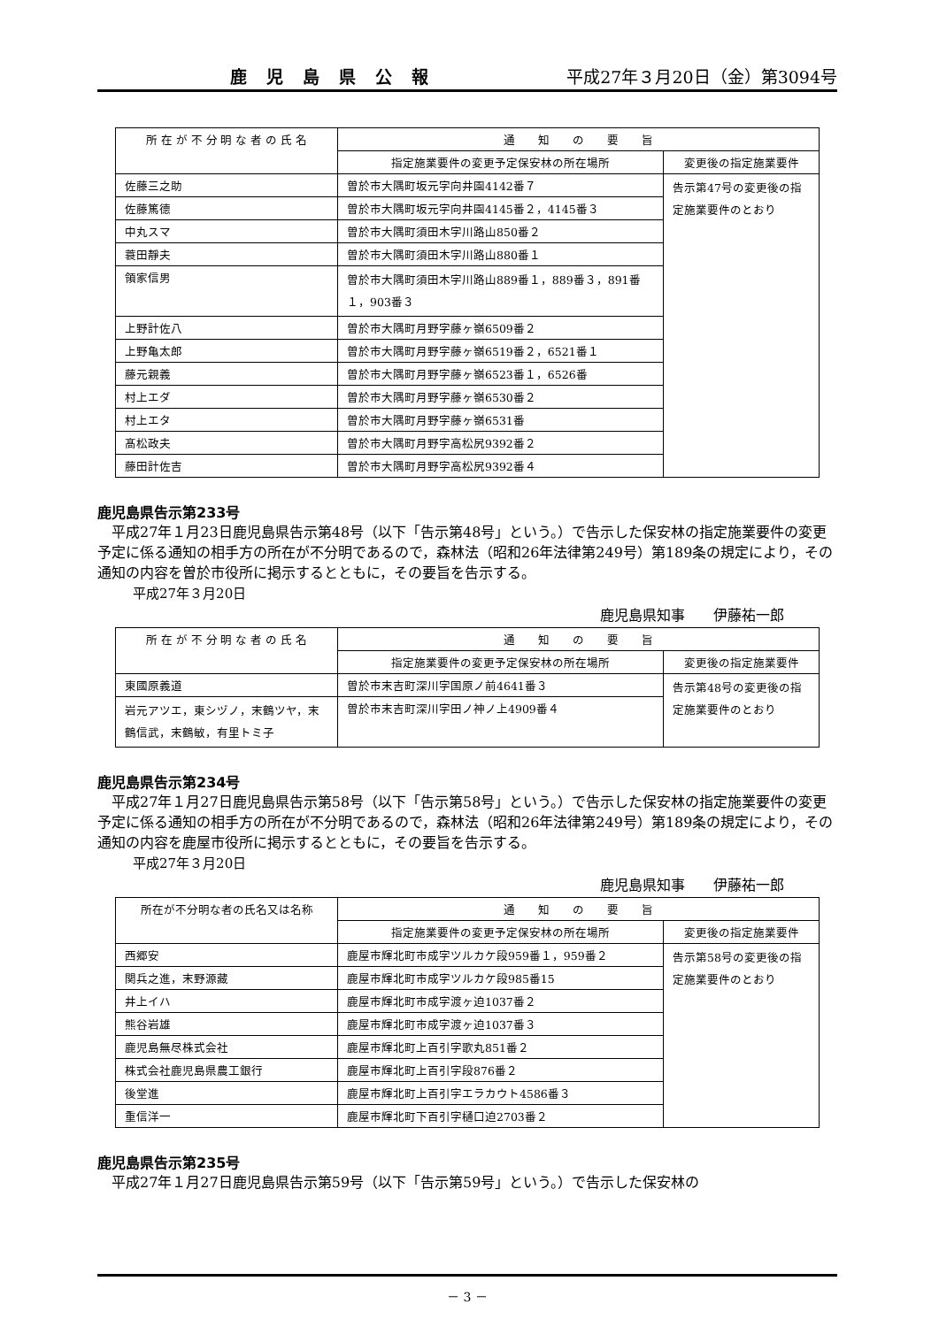鹿児島県公報 平成27年３月20日（金）第3094号
| 所 在 が 不 分 明 な 者 の 氏 名 | 通 知 の 要 旨 | |
| --- | --- | --- |
| | 指定施業要件の変更予定保安林の所在場所 | 変更後の指定施業要件 |
| 佐藤三之助 | 曽於市大隅町坂元字向井園4142番７ | 告示第47号の変更後の指定施業要件のとおり |
| 佐藤篤德 | 曽於市大隅町坂元字向井園4145番２，4145番３ | |
| 中丸スマ | 曽於市大隅町須田木字川路山850番２ | |
| 蓑田靜夫 | 曽於市大隅町須田木字川路山880番１ | |
| 領家信男 | 曽於市大隅町須田木字川路山889番１，889番３，891番１，903番３ | |
| 上野計佐八 | 曽於市大隅町月野字藤ヶ嶺6509番２ | |
| 上野亀太郎 | 曽於市大隅町月野字藤ヶ嶺6519番２，6521番１ | |
| 藤元親義 | 曽於市大隅町月野字藤ヶ嶺6523番１，6526番 | |
| 村上エダ | 曽於市大隅町月野字藤ヶ嶺6530番２ | |
| 村上エタ | 曽於市大隅町月野字藤ヶ嶺6531番 | |
| 髙松政夫 | 曽於市大隅町月野字高松尻9392番２ | |
| 藤田計佐吉 | 曽於市大隅町月野字高松尻9392番４ | |
鹿児島県告示第233号
平成27年１月23日鹿児島県告示第48号（以下「告示第48号」という。）で告示した保安林の指定施業要件の変更予定に係る通知の相手方の所在が不分明であるので，森林法（昭和26年法律第249号）第189条の規定により，その通知の内容を曽於市役所に掲示するとともに，その要旨を告示する。
平成27年３月20日
鹿児島県知事　　伊藤祐一郎
| 所 在 が 不 分 明 な 者 の 氏 名 | 通 知 の 要 旨 | |
| --- | --- | --- |
| | 指定施業要件の変更予定保安林の所在場所 | 変更後の指定施業要件 |
| 東國原義道 | 曽於市末吉町深川字国原ノ前4641番３ | 告示第48号の変更後の指定施業要件のとおり |
| 岩元アツエ，東シヅノ，末鶴ツヤ，末鶴信武，末鶴敏，有里トミ子 | 曽於市末吉町深川字田ノ神ノ上4909番４ | |
鹿児島県告示第234号
平成27年１月27日鹿児島県告示第58号（以下「告示第58号」という。）で告示した保安林の指定施業要件の変更予定に係る通知の相手方の所在が不分明であるので，森林法（昭和26年法律第249号）第189条の規定により，その通知の内容を鹿屋市役所に掲示するとともに，その要旨を告示する。
平成27年３月20日
鹿児島県知事　　伊藤祐一郎
| 所在が不分明な者の氏名又は名称 | 通 知 の 要 旨 | |
| --- | --- | --- |
| | 指定施業要件の変更予定保安林の所在場所 | 変更後の指定施業要件 |
| 西郷安 | 鹿屋市輝北町市成字ツルカケ段959番１，959番２ | 告示第58号の変更後の指定施業要件のとおり |
| 関兵之進，末野源藏 | 鹿屋市輝北町市成字ツルカケ段985番15 | |
| 井上イハ | 鹿屋市輝北町市成字渡ヶ迫1037番２ | |
| 熊谷岩雄 | 鹿屋市輝北町市成字渡ヶ迫1037番３ | |
| 鹿児島無尽株式会社 | 鹿屋市輝北町上百引字歌丸851番２ | |
| 株式会社鹿児島県農工銀行 | 鹿屋市輝北町上百引字段876番２ | |
| 後堂進 | 鹿屋市輝北町上百引字エラカウト4586番３ | |
| 重信洋一 | 鹿屋市輝北町下百引字樋口迫2703番２ | |
鹿児島県告示第235号
平成27年１月27日鹿児島県告示第59号（以下「告示第59号」という。）で告示した保安林の
－ 3 －